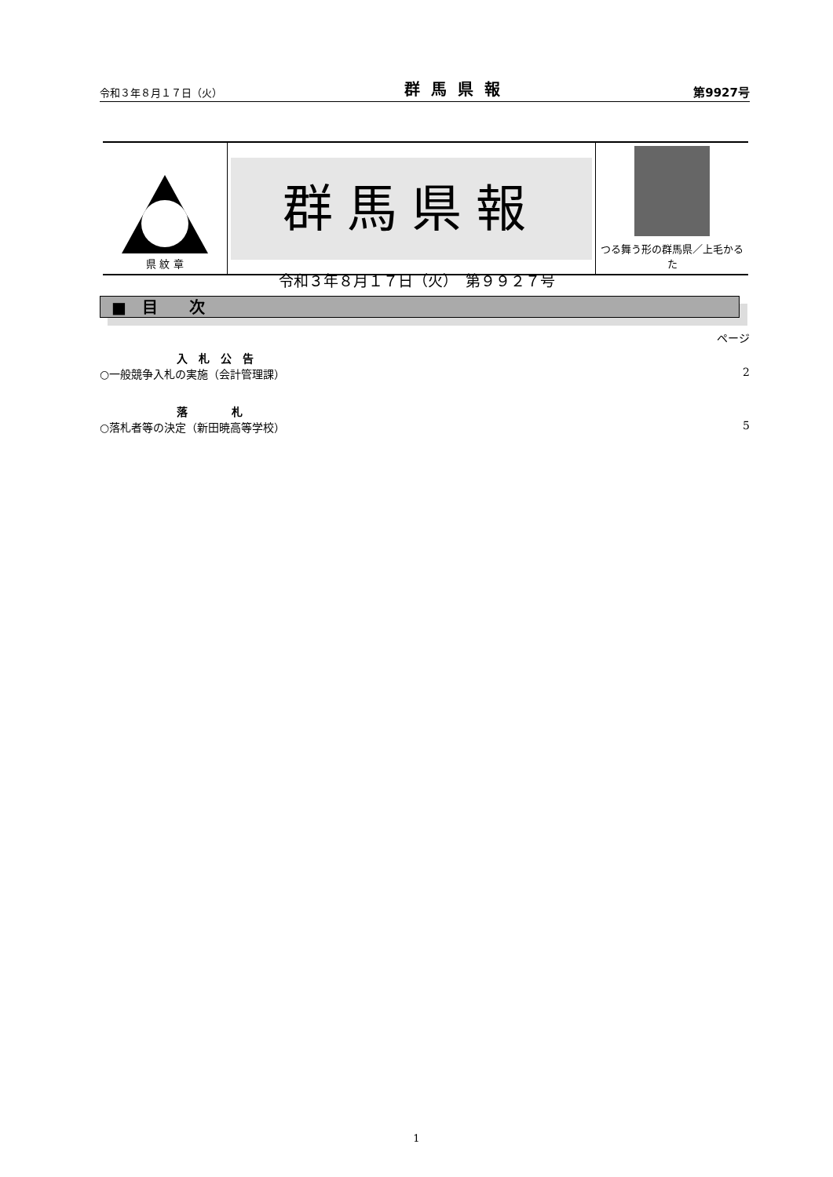令和３年８月１７日（火） 群馬県報 第9927号
| 県 紋 章 | 群馬県報 | つる舞う形の群馬県／上毛かるた |
令和３年８月１７日（火）　第９９２７号
■　目　　次
ページ
入　札　公　告
○一般競争入札の実施（会計管理課） 2
落　　　　札
○落札者等の決定（新田暁高等学校） 5
1